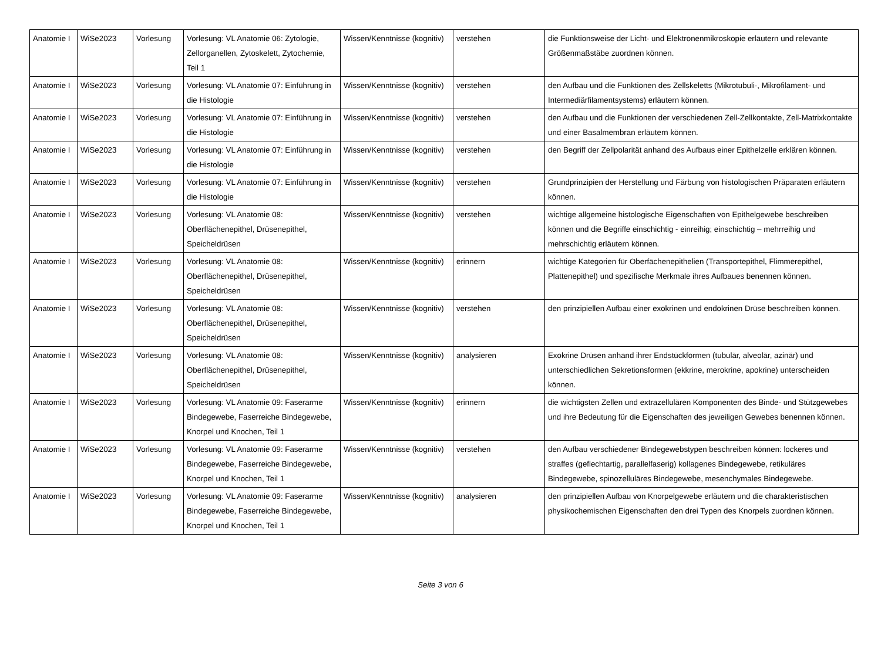| Anatomie I | WiSe2023 | Vorlesung | Vorlesung: VL Anatomie 06: Zytologie, Zellorganellen, Zytoskelett, Zytochemie, Teil 1 | Wissen/Kenntnisse (kognitiv) | verstehen | die Funktionsweise der Licht- und Elektronenmikroskopie erläutern und relevante Größenmaßstäbe zuordnen können. |
| Anatomie I | WiSe2023 | Vorlesung | Vorlesung: VL Anatomie 07: Einführung in die Histologie | Wissen/Kenntnisse (kognitiv) | verstehen | den Aufbau und die Funktionen des Zellskeletts (Mikrotubuli-, Mikrofilament- und Intermediärfilamentsystems) erläutern können. |
| Anatomie I | WiSe2023 | Vorlesung | Vorlesung: VL Anatomie 07: Einführung in die Histologie | Wissen/Kenntnisse (kognitiv) | verstehen | den Aufbau und die Funktionen der verschiedenen Zell-Zellkontakte, Zell-Matrixkontakte und einer Basalmembran erläutern können. |
| Anatomie I | WiSe2023 | Vorlesung | Vorlesung: VL Anatomie 07: Einführung in die Histologie | Wissen/Kenntnisse (kognitiv) | verstehen | den Begriff der Zellpolarität anhand des Aufbaus einer Epithelzelle erklären können. |
| Anatomie I | WiSe2023 | Vorlesung | Vorlesung: VL Anatomie 07: Einführung in die Histologie | Wissen/Kenntnisse (kognitiv) | verstehen | Grundprinzipien der Herstellung und Färbung von histologischen Präparaten erläutern können. |
| Anatomie I | WiSe2023 | Vorlesung | Vorlesung: VL Anatomie 08: Oberflächenepithel, Drüsenepithel, Speicheldrüsen | Wissen/Kenntnisse (kognitiv) | verstehen | wichtige allgemeine histologische Eigenschaften von Epithelgewebe beschreiben können und die Begriffe einschichtig - einreihig; einschichtig – mehrreihig und mehrschichtig erläutern können. |
| Anatomie I | WiSe2023 | Vorlesung | Vorlesung: VL Anatomie 08: Oberflächenepithel, Drüsenepithel, Speicheldrüsen | Wissen/Kenntnisse (kognitiv) | erinnern | wichtige Kategorien für Oberfächenepithelien (Transportepithel, Flimmerepithel, Plattenepithel) und spezifische Merkmale ihres Aufbaues benennen können. |
| Anatomie I | WiSe2023 | Vorlesung | Vorlesung: VL Anatomie 08: Oberflächenepithel, Drüsenepithel, Speicheldrüsen | Wissen/Kenntnisse (kognitiv) | verstehen | den prinzipiellen Aufbau einer exokrinen und endokrinen Drüse beschreiben können. |
| Anatomie I | WiSe2023 | Vorlesung | Vorlesung: VL Anatomie 08: Oberflächenepithel, Drüsenepithel, Speicheldrüsen | Wissen/Kenntnisse (kognitiv) | analysieren | Exokrine Drüsen anhand ihrer Endstückformen (tubulär, alveolär, azinär) und unterschiedlichen Sekretionsformen (ekkrine, merokrine, apokrine) unterscheiden können. |
| Anatomie I | WiSe2023 | Vorlesung | Vorlesung: VL Anatomie 09: Faserarme Bindegewebe, Faserreiche Bindegewebe, Knorpel und Knochen, Teil 1 | Wissen/Kenntnisse (kognitiv) | erinnern | die wichtigsten Zellen und extrazellulären Komponenten des Binde- und Stützgewebes und ihre Bedeutung für die Eigenschaften des jeweiligen Gewebes benennen können. |
| Anatomie I | WiSe2023 | Vorlesung | Vorlesung: VL Anatomie 09: Faserarme Bindegewebe, Faserreiche Bindegewebe, Knorpel und Knochen, Teil 1 | Wissen/Kenntnisse (kognitiv) | verstehen | den Aufbau verschiedener Bindegewebstypen beschreiben können: lockeres und straffes (geflechtartig, parallelfaserig) kollagenes Bindegewebe, retikuläres Bindegewebe, spinozelluläres Bindegewebe, mesenchymales Bindegewebe. |
| Anatomie I | WiSe2023 | Vorlesung | Vorlesung: VL Anatomie 09: Faserarme Bindegewebe, Faserreiche Bindegewebe, Knorpel und Knochen, Teil 1 | Wissen/Kenntnisse (kognitiv) | analysieren | den prinzipiellen Aufbau von Knorpelgewebe erläutern und die charakteristischen physikochemischen Eigenschaften den drei Typen des Knorpels zuordnen können. |
Seite 3 von 6